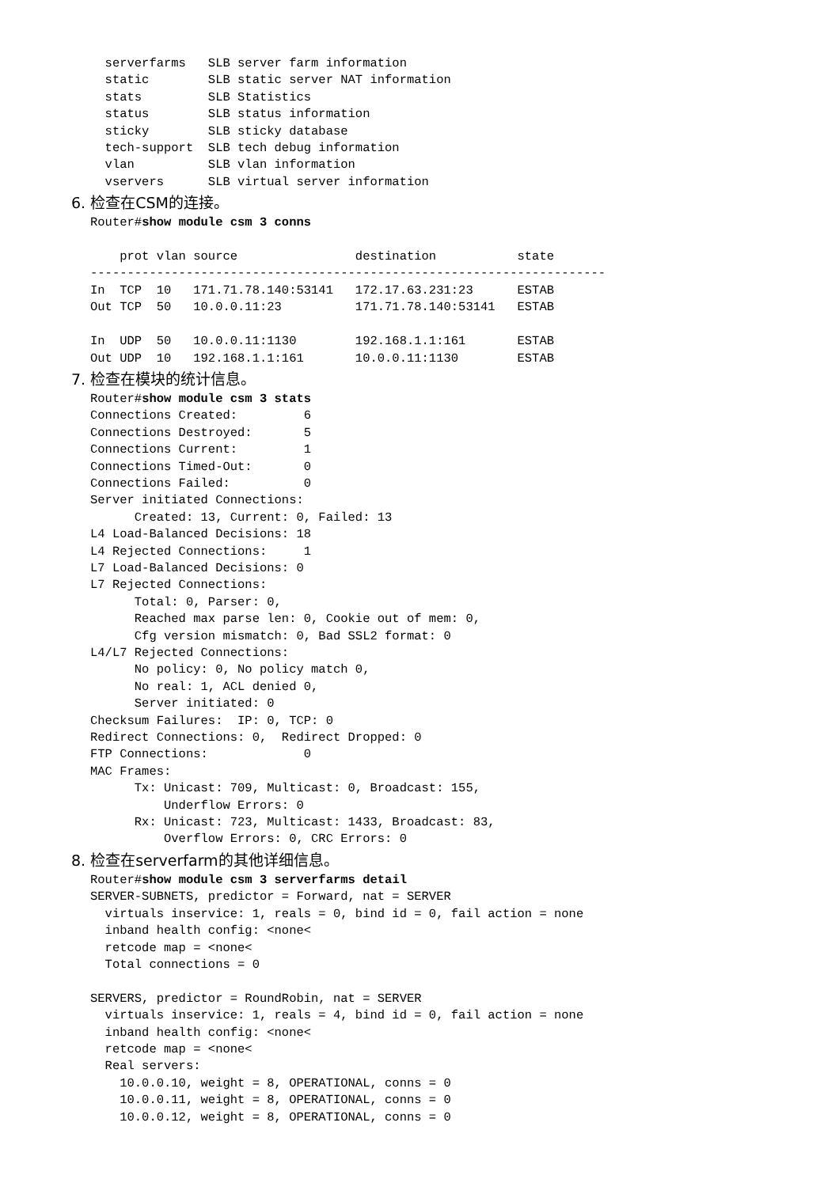serverfarms   SLB server farm information
  static        SLB static server NAT information
  stats         SLB Statistics
  status        SLB status information
  sticky        SLB sticky database
  tech-support  SLB tech debug information
  vlan          SLB vlan information
  vservers      SLB virtual server information
6. 检查在CSM的连接。
Router#show module csm 3 conns

    prot vlan source                destination           state
----------------------------------------------------------------------
In  TCP  10   171.71.78.140:53141   172.17.63.231:23      ESTAB
Out TCP  50   10.0.0.11:23          171.71.78.140:53141   ESTAB

In  UDP  50   10.0.0.11:1130        192.168.1.1:161       ESTAB
Out UDP  10   192.168.1.1:161       10.0.0.11:1130        ESTAB
7. 检查在模块的统计信息。
Router#show module csm 3 stats
Connections Created:         6
Connections Destroyed:       5
Connections Current:         1
Connections Timed-Out:       0
Connections Failed:          0
Server initiated Connections:
      Created: 13, Current: 0, Failed: 13
L4 Load-Balanced Decisions: 18
L4 Rejected Connections:     1
L7 Load-Balanced Decisions: 0
L7 Rejected Connections:
      Total: 0, Parser: 0,
      Reached max parse len: 0, Cookie out of mem: 0,
      Cfg version mismatch: 0, Bad SSL2 format: 0
L4/L7 Rejected Connections:
      No policy: 0, No policy match 0,
      No real: 1, ACL denied 0,
      Server initiated: 0
Checksum Failures:  IP: 0, TCP: 0
Redirect Connections: 0,  Redirect Dropped: 0
FTP Connections:             0
MAC Frames:
      Tx: Unicast: 709, Multicast: 0, Broadcast: 155,
          Underflow Errors: 0
      Rx: Unicast: 723, Multicast: 1433, Broadcast: 83,
          Overflow Errors: 0, CRC Errors: 0
8. 检查在serverfarm的其他详细信息。
Router#show module csm 3 serverfarms detail
SERVER-SUBNETS, predictor = Forward, nat = SERVER
  virtuals inservice: 1, reals = 0, bind id = 0, fail action = none
  inband health config: <none<
  retcode map = <none<
  Total connections = 0

SERVERS, predictor = RoundRobin, nat = SERVER
  virtuals inservice: 1, reals = 4, bind id = 0, fail action = none
  inband health config: <none<
  retcode map = <none<
  Real servers:
    10.0.0.10, weight = 8, OPERATIONAL, conns = 0
    10.0.0.11, weight = 8, OPERATIONAL, conns = 0
    10.0.0.12, weight = 8, OPERATIONAL, conns = 0